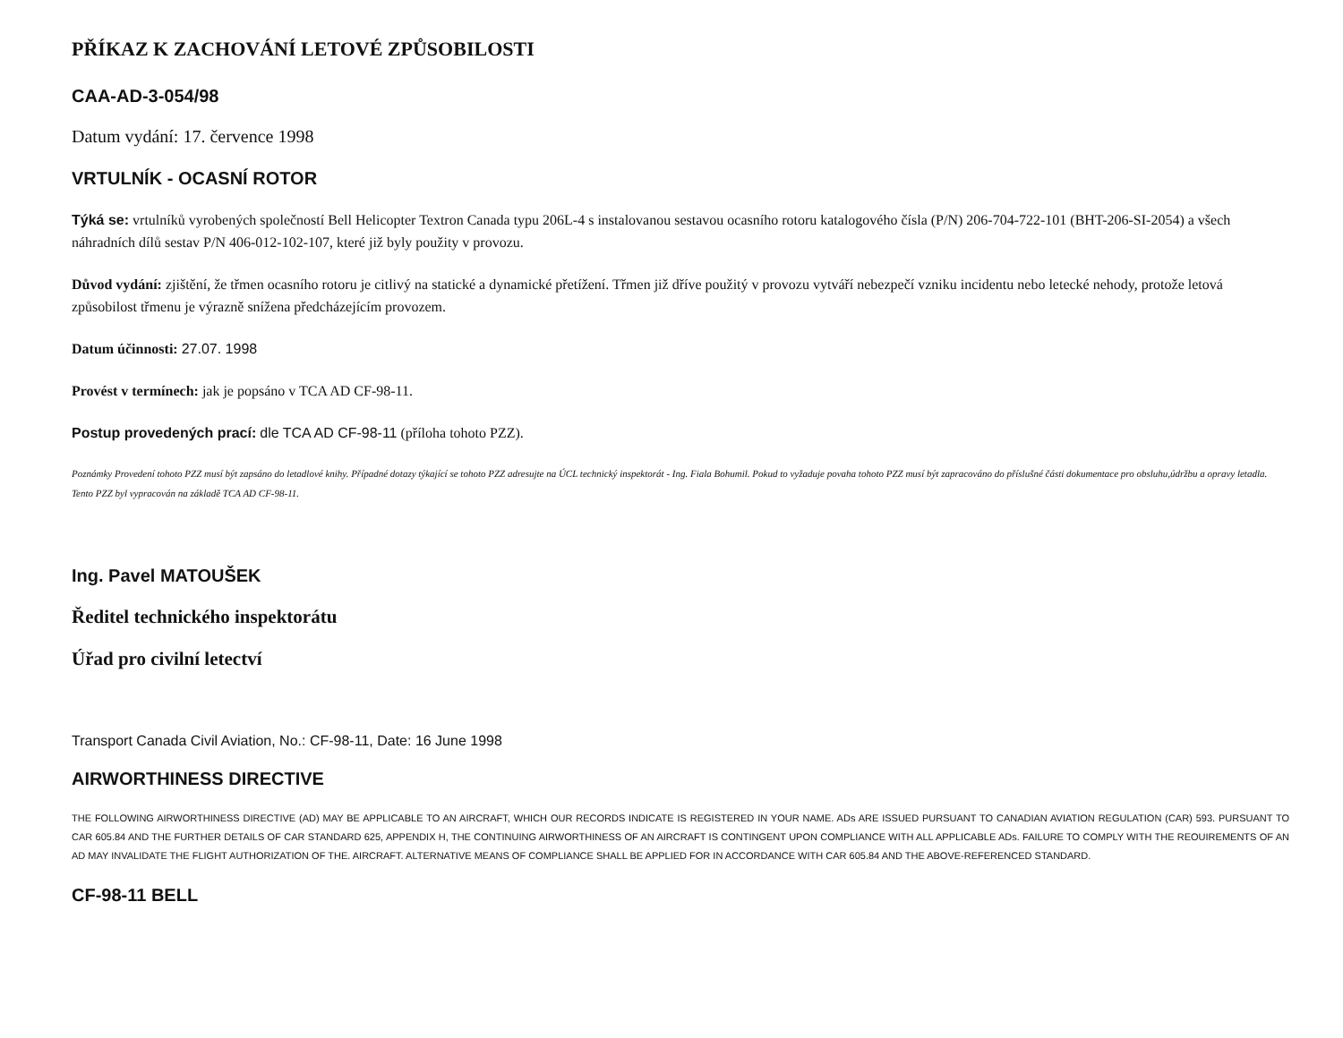PŘÍKAZ K ZACHOVÁNÍ LETOVÉ ZPŮSOBILOSTI
CAA-AD-3-054/98
Datum vydání: 17. července 1998
VRTULNÍK - OCASNÍ ROTOR
Týká se: vrtulníků vyrobených společností Bell Helicopter Textron Canada typu 206L-4 s instalovanou sestavou ocasního rotoru katalogového čísla (P/N) 206-704-722-101 (BHT-206-SI-2054) a všech náhradních dílů sestav P/N 406-012-102-107, které již byly použity v provozu.
Důvod vydání: zjištění, že třmen ocasního rotoru je citlivý na statické a dynamické přetížení. Třmen již dříve použitý v provozu vytváří nebezpečí vzniku incidentu nebo letecké nehody, protože letová způsobilost třmenu je výrazně snížena předcházejícím provozem.
Datum účinnosti: 27.07. 1998
Provést v termínech: jak je popsáno v TCA AD CF-98-11.
Postup provedených prací: dle TCA AD CF-98-11 (příloha tohoto PZZ).
Poznámky Provedení tohoto PZZ musí být zapsáno do letadlové knihy. Případné dotazy týkající se tohoto PZZ adresujte na ÚCL technický inspektorát - Ing. Fiala Bohumil. Pokud to vyžaduje povaha tohoto PZZ musí být zapracováno do příslušné části dokumentace pro obsluhu,údržbu a opravy letadla. Tento PZZ byl vypracován na základě TCA AD CF-98-11.
Ing. Pavel MATOUŠEK
Ředitel technického inspektorátu
Úřad pro civilní letectví
Transport Canada Civil Aviation, No.: CF-98-11, Date: 16 June 1998
AIRWORTHINESS DIRECTIVE
THE FOLLOWING AIRWORTHINESS DIRECTIVE (AD) MAY BE APPLICABLE TO AN AIRCRAFT, WHICH OUR RECORDS INDICATE IS REGISTERED IN YOUR NAME. ADs ARE ISSUED PURSUANT TO CANADIAN AVIATION REGULATION (CAR) 593. PURSUANT TO CAR 605.84 AND THE FURTHER DETAILS OF CAR STANDARD 625, APPENDIX H, THE CONTINUING AIRWORTHINESS OF AN AIRCRAFT IS CONTINGENT UPON COMPLIANCE WITH ALL APPLICABLE ADs. FAILURE TO COMPLY WITH THE REOUIREMENTS OF AN AD MAY INVALIDATE THE FLIGHT AUTHORIZATION OF THE. AIRCRAFT. ALTERNATIVE MEANS OF COMPLIANCE SHALL BE APPLIED FOR IN ACCORDANCE WITH CAR 605.84 AND THE ABOVE-REFERENCED STANDARD.
CF-98-11 BELL